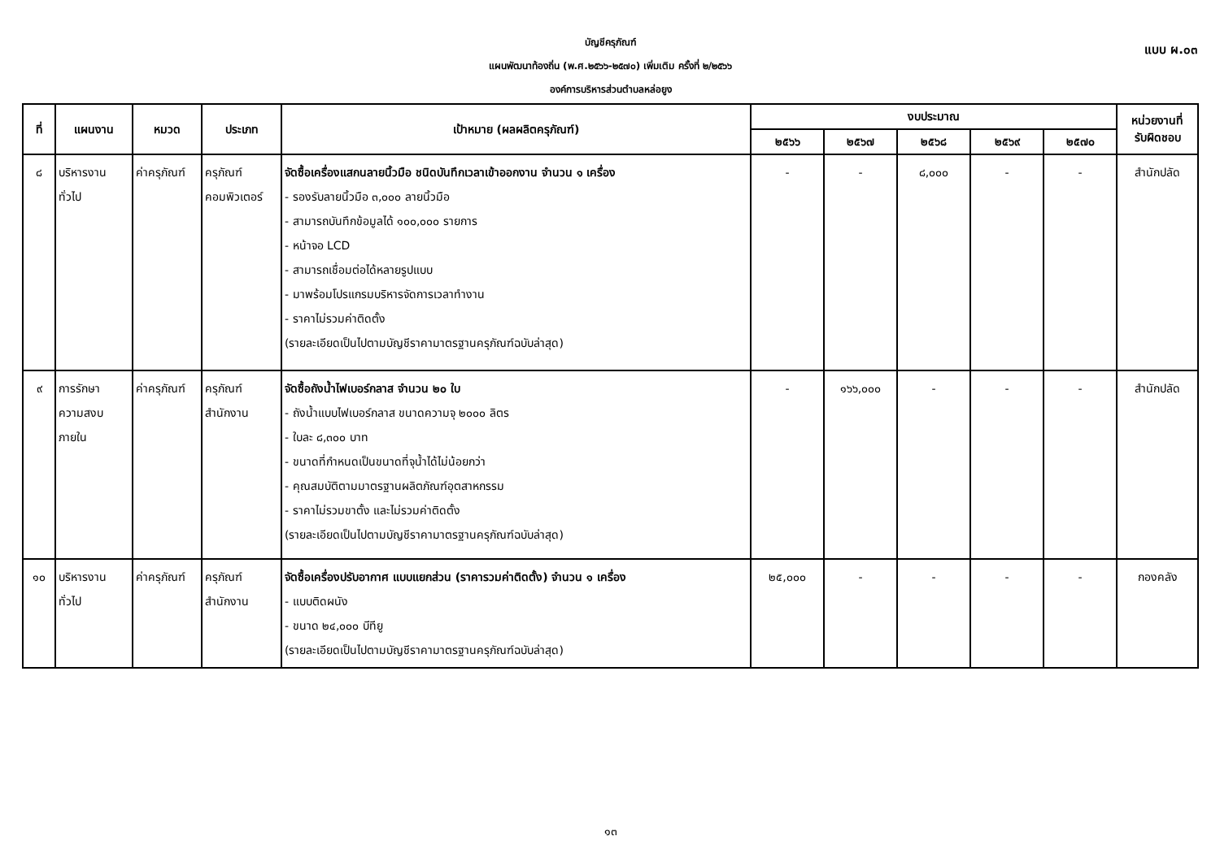แบบ ผ.๐๓
บัญชีครุภัณฑ์
แผนพัฒนาท้องถิ่น (พ.ศ.๒๕๖๖-๒๕๗๐) เพิ่มเติม ครั้งที่ ๒/๒๕๖๖
องค์การบริหารส่วนตำบลหล่อยูง
| ที่ | แผนงาน | หมวด | ประเภท | เป้าหมาย (ผลผลิตครุภัณฑ์) | งบประมาณ | | | | | หน่วยงานที่ รับผิดชอบ |
| --- | --- | --- | --- | --- | --- | --- | --- | --- | --- | --- |
| | | | | | ๒๕๖๖ | ๒๕๖๗ | ๒๕๖๘ | ๒๕๖๙ | ๒๕๗๐ | |
| ๘ | บริหารงาน ทั่วไป | ค่าครุภัณฑ์ | ครุภัณฑ์ คอมพิวเตอร์ | จัดซื้อเครื่องแสกนลายนิ้วมือ ชนิดบันทึกเวลาเข้าออกงาน จำนวน ๑ เครื่อง - รองรับลายนิ้วมือ ๓,๐๐๐ ลายนิ้วมือ - สามารถบันทึกข้อมูลได้ ๑๐๐,๐๐๐ รายการ - หน้าจอ LCD - สามารถเชื่อมต่อได้หลายรูปแบบ - มาพร้อมโปรแกรมบริหารจัดการเวลาทำงาน - ราคาไม่รวมค่าติดตั้ง (รายละเอียดเป็นไปตามบัญชีราคามาตรฐานครุภัณฑ์ฉบับล่าสุด) | - | - | ๘,๐๐๐ | - | - | สำนักปลัด |
| ๙ | การรักษา ความสงบ ภายใน | ค่าครุภัณฑ์ | ครุภัณฑ์ สำนักงาน | จัดซื้อถังน้ำไฟเบอร์กลาส จำนวน ๒๐ ใบ - ถังน้ำแบบไฟเบอร์กลาส ขนาดความจุ ๒๐๐๐ ลิตร - ใบละ ๘,๓๐๐ บาท - ขนาดที่กำหนดเป็นขนาดที่จุน้ำได้ไม่น้อยกว่า - คุณสมบัติตามมาตรฐานผลิตภัณฑ์อุตสาหกรรม - ราคาไม่รวมขาตั้ง และไม่รวมค่าติดตั้ง (รายละเอียดเป็นไปตามบัญชีราคามาตรฐานครุภัณฑ์ฉบับล่าสุด) | - | ๑๖๖,๐๐๐ | - | - | - | สำนักปลัด |
| ๑๐ | บริหารงาน ทั่วไป | ค่าครุภัณฑ์ | ครุภัณฑ์ สำนักงาน | จัดซื้อเครื่องปรับอากาศ แบบแยกส่วน (ราคารวมค่าติดตั้ง) จำนวน ๑ เครื่อง - แบบติดผนัง - ขนาด ๒๔,๐๐๐ บีทียู (รายละเอียดเป็นไปตามบัญชีราคามาตรฐานครุภัณฑ์ฉบับล่าสุด) | ๒๕,๐๐๐ | - | - | - | - | กองคลัง |
๑๓